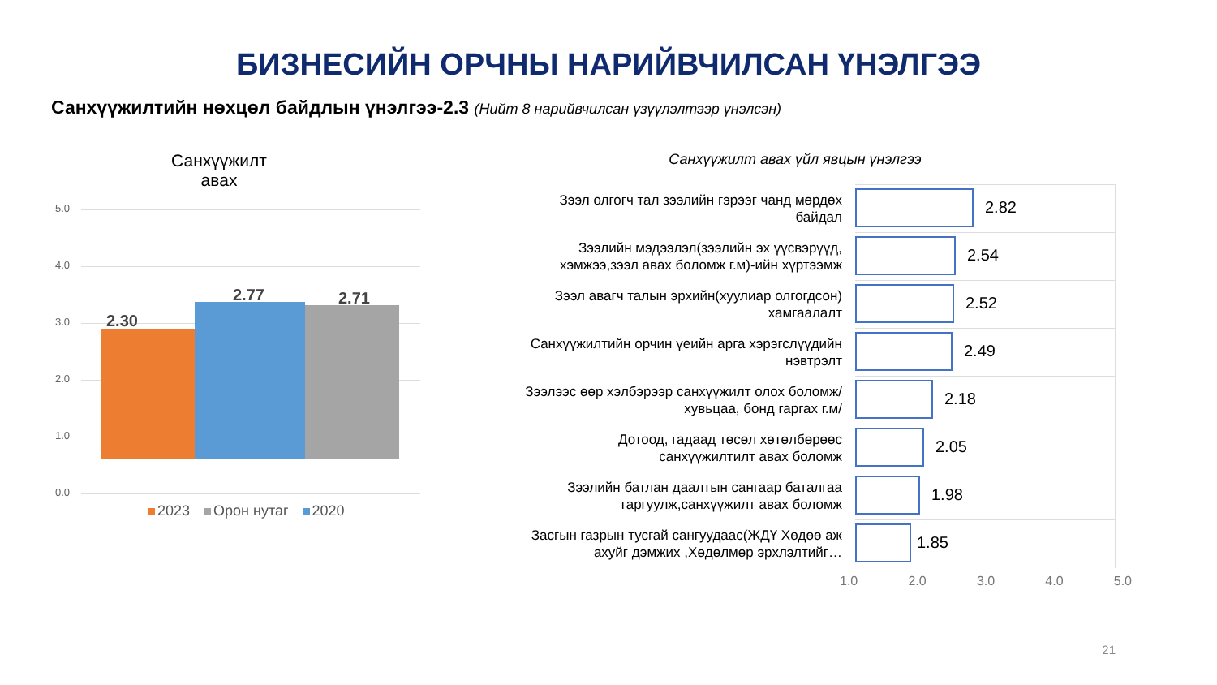БИЗНЕСИЙН ОРЧНЫ НАРИЙВЧИЛСАН ҮНЭЛГЭЭ
Санхүүжилтийн нөхцөл байдлын үнэлгээ-2.3 (Нийт 8 нарийвчилсан үзүүлэлтээр үнэлсэн)
Санхүүжилт
авах
5.0
4.0
3.0
2.0
1.0
0.0
2.30
2.77 2.71
2023 Орон нутаг 2020
Санхүүжилт авах үйл явцын үнэлгээ
Зээл олгогч тал зээлийн гэрээг чанд мөрдөх байдал
2.82
Зээлийн мэдээлэл(зээлийн эх үүсвэрүүд, хэмжээ,зээл авах боломж г.м)-ийн хүртээмж
2.54
Зээл авагч талын эрхийн(хуулиар олгогдсон) хамгаалалт
2.52
Санхүүжилтийн орчин үеийн арга хэрэгслүүдийн нэвтрэлт
2.49
Зээлээс өөр хэлбэрээр санхүүжилт олох боломж/хувьцаа, бонд гаргах г.м/
2.18
Дотоод, гадаад төсөл хөтөлбөрөөс санхүүжилтилт авах боломж
2.05
Зээлийн батлан даалтын сангаар баталгаа гаргуулж,санхүүжилт авах боломж
1.98
Засгын газрын тусгай сангуудаас(ЖДҮ Хөдөө аж ахуйг дэмжих ,Хөдөлмөр эрхлэлтийг…
1.85
1.0 2.0 3.0 4.0 5.0
21